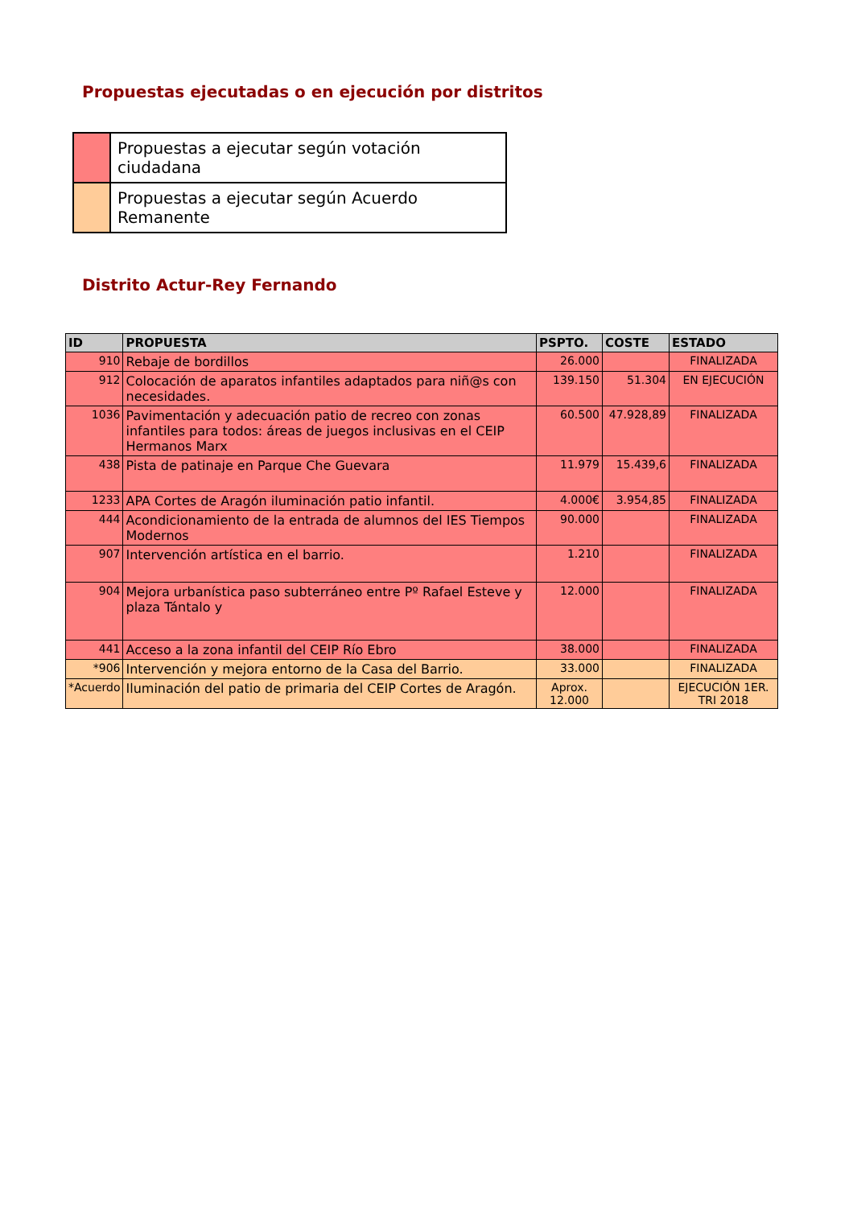Propuestas ejecutadas o en ejecución por distritos
| | Propuestas a ejecutar según votación ciudadana |
| | Propuestas a ejecutar según Acuerdo Remanente |
Distrito Actur-Rey Fernando
| ID | PROPUESTA | PSPTO. | COSTE | ESTADO |
| --- | --- | --- | --- | --- |
| 910 | Rebaje de bordillos | 26.000 | | FINALIZADA |
| 912 | Colocación de aparatos infantiles adaptados para niñ@s con necesidades. | 139.150 | 51.304 | EN EJECUCIÓN |
| 1036 | Pavimentación y adecuación patio de recreo con zonas infantiles para todos: áreas de juegos inclusivas en el CEIP Hermanos Marx | 60.500 | 47.928,89 | FINALIZADA |
| 438 | Pista de patinaje en Parque Che Guevara | 11.979 | 15.439,6 | FINALIZADA |
| 1233 | APA Cortes de Aragón iluminación patio infantil. | 4.000€ | 3.954,85 | FINALIZADA |
| 444 | Acondicionamiento de la entrada de alumnos del IES Tiempos Modernos | 90.000 | | FINALIZADA |
| 907 | Intervención artística en el barrio. | 1.210 | | FINALIZADA |
| 904 | Mejora urbanística paso subterráneo entre Pº Rafael Esteve y plaza Tántalo y | 12.000 | | FINALIZADA |
| 441 | Acceso a la zona infantil del CEIP Río Ebro | 38.000 | | FINALIZADA |
| *906 | Intervención y mejora entorno de la Casa del Barrio. | 33.000 | | FINALIZADA |
| *Acuerdo | Iluminación del patio de primaria del CEIP Cortes de Aragón. | Aprox. 12.000 | | EJECUCIÓN 1ER. TRI 2018 |